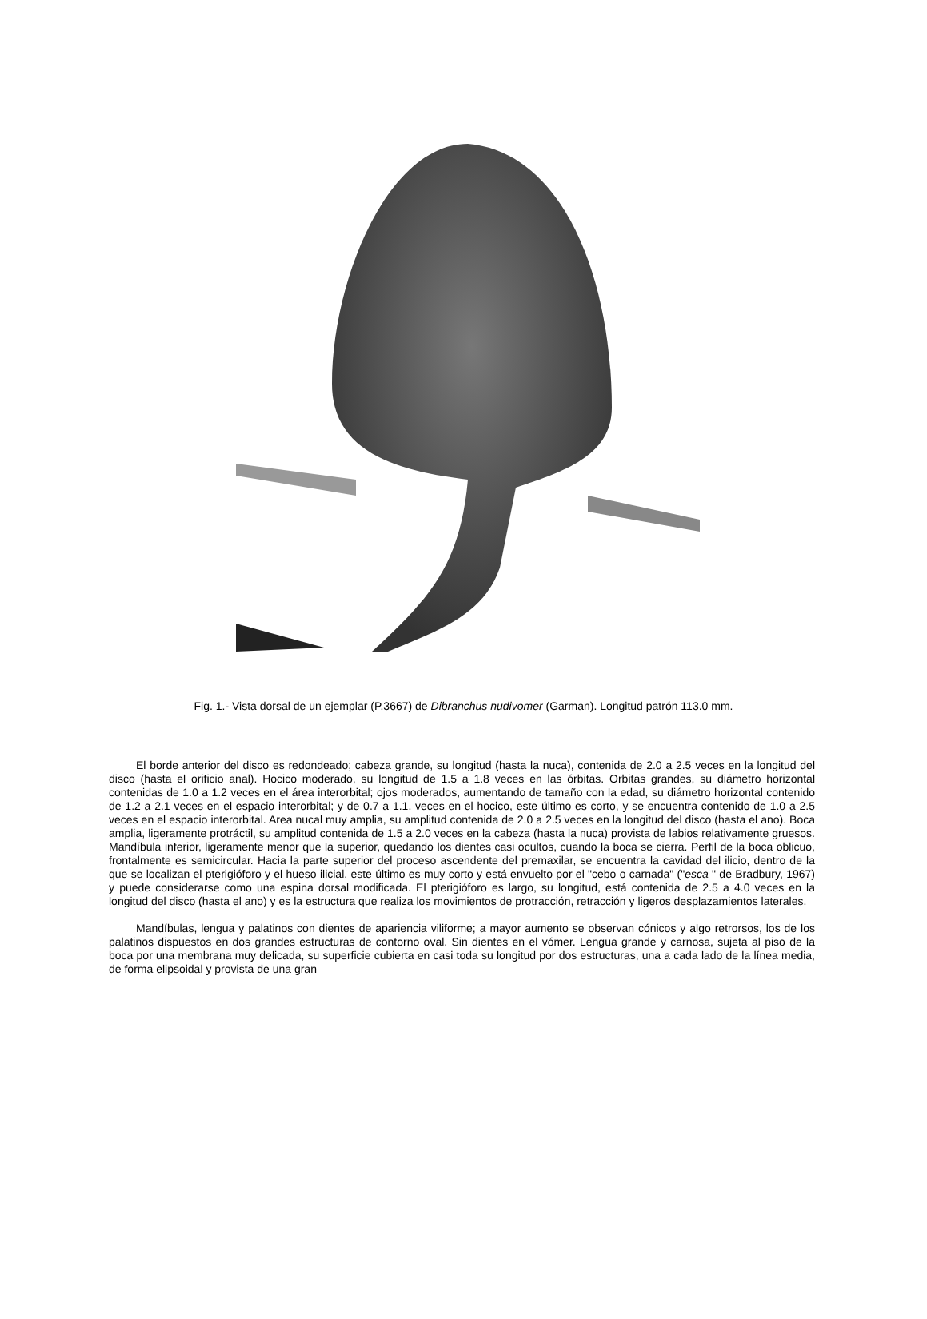Fig. 1.- Vista dorsal de un ejemplar (P.3667) de Dibranchus nudivomer (Garman). Longitud patrón 113.0 mm.
El borde anterior del disco es redondeado; cabeza grande, su longitud (hasta la nuca), contenida de 2.0 a 2.5 veces en la longitud del disco (hasta el orificio anal). Hocico moderado, su longitud de 1.5 a 1.8 veces en las órbitas. Orbitas grandes, su diámetro horizontal contenidas de 1.0 a 1.2 veces en el área interorbital; ojos moderados, aumentando de tamaño con la edad, su diámetro horizontal contenido de 1.2 a 2.1 veces en el espacio interorbital; y de 0.7 a 1.1. veces en el hocico, este último es corto, y se encuentra contenido de 1.0 a 2.5 veces en el espacio interorbital. Area nucal muy amplia, su amplitud contenida de 2.0 a 2.5 veces en la longitud del disco (hasta el ano). Boca amplia, ligeramente protráctil, su amplitud contenida de 1.5 a 2.0 veces en la cabeza (hasta la nuca) provista de labios relativamente gruesos. Mandíbula inferior, ligeramente menor que la superior, quedando los dientes casi ocultos, cuando la boca se cierra. Perfil de la boca oblicuo, frontalmente es semicircular. Hacia la parte superior del proceso ascendente del premaxilar, se encuentra la cavidad del ilicio, dentro de la que se localizan el pterigióforo y el hueso ilicial, este último es muy corto y está envuelto por el "cebo o carnada" ("esca " de Bradbury, 1967) y puede considerarse como una espina dorsal modificada. El pterigióforo es largo, su longitud, está contenida de 2.5 a 4.0 veces en la longitud del disco (hasta el ano) y es la estructura que realiza los movimientos de protracción, retracción y ligeros desplazamientos laterales.
Mandíbulas, lengua y palatinos con dientes de apariencia viliforme; a mayor aumento se observan cónicos y algo retrorsos, los de los palatinos dispuestos en dos grandes estructuras de contorno oval. Sin dientes en el vómer. Lengua grande y carnosa, sujeta al piso de la boca por una membrana muy delicada, su superficie cubierta en casi toda su longitud por dos estructuras, una a cada lado de la línea media, de forma elipsoidal y provista de una gran